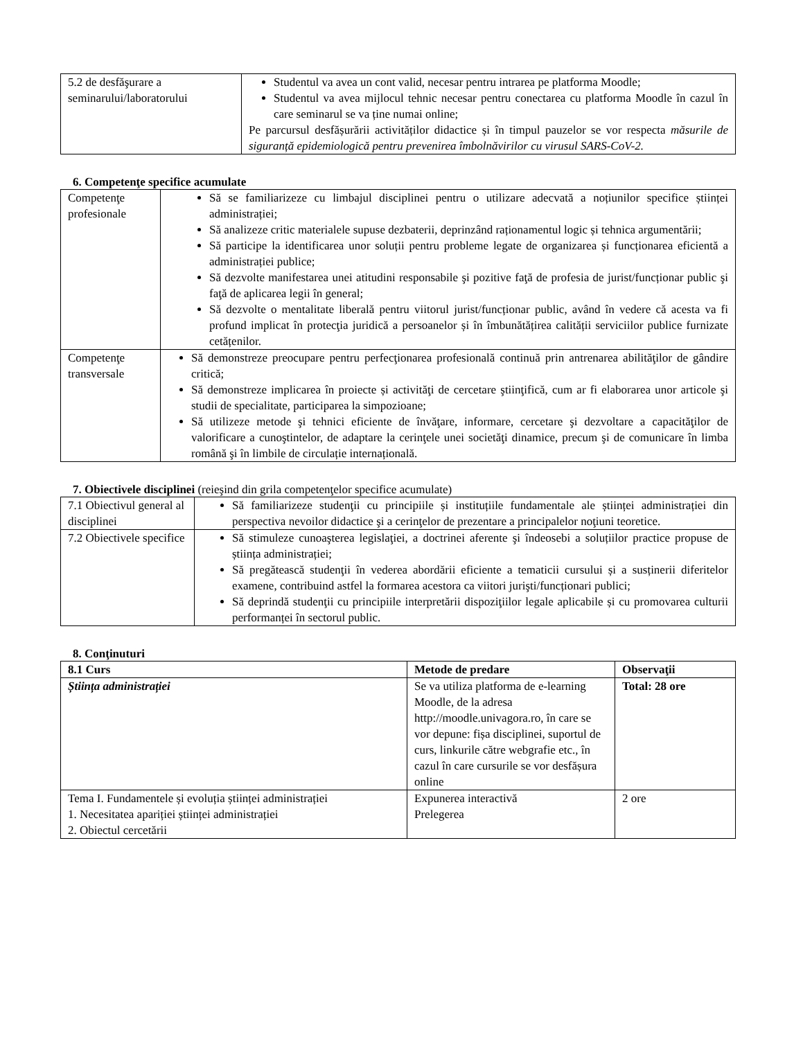| 5.2 de desfăşurare a seminarului/laboratorului | Studentul va avea un cont valid, necesar pentru intrarea pe platforma Moodle; Studentul va avea mijlocul tehnic necesar pentru conectarea cu platforma Moodle în cazul în care seminarul se va ține numai online; Pe parcursul desfășurării activităților didactice și în timpul pauzelor se vor respecta măsurile de siguranță epidemiologică pentru prevenirea îmbolnăvirilor cu virusul SARS-CoV-2. |
6. Competenţe specifice acumulate
| Competenţe profesionale | Să se familiarizeze cu limbajul disciplinei pentru o utilizare adecvată a noțiunilor specifice științei administrației; Să analizeze critic materialele supuse dezbaterii, deprinzând raționamentul logic și tehnica argumentării; Să participe la identificarea unor soluții pentru probleme legate de organizarea și funcționarea eficientă a administrației publice; Să dezvolte manifestarea unei atitudini responsabile şi pozitive faţă de profesia de jurist/funcționar public şi faţă de aplicarea legii în general; Să dezvolte o mentalitate liberală pentru viitorul jurist/funcționar public, având în vedere că acesta va fi profund implicat în protecţia juridică a persoanelor și în îmbunătățirea calității serviciilor publice furnizate cetățenilor. |
| Competenţe transversale | Să demonstreze preocupare pentru perfecţionarea profesională continuă prin antrenarea abilităţilor de gândire critică; Să demonstreze implicarea în proiecte și activităţi de cercetare ştiinţifică, cum ar fi elaborarea unor articole şi studii de specialitate, participarea la simpozioane; Să utilizeze metode şi tehnici eficiente de învăţare, informare, cercetare şi dezvoltare a capacităţilor de valorificare a cunoştintelor, de adaptare la cerinţele unei societăţi dinamice, precum şi de comunicare în limba română şi în limbile de circulație internațională. |
7. Obiectivele disciplinei (reieşind din grila competenţelor specifice acumulate)
| 7.1 Obiectivul general al disciplinei | Să familiarizeze studenţii cu principiile și instituțiile fundamentale ale științei administrației din perspectiva nevoilor didactice şi a cerinţelor de prezentare a principalelor noţiuni teoretice. |
| 7.2 Obiectivele specifice | Să stimuleze cunoaşterea legislaţiei, a doctrinei aferente şi îndeosebi a soluțiilor practice propuse de știința administrației; Să pregătească studenţii în vederea abordării eficiente a tematicii cursului și a susținerii diferitelor examene, contribuind astfel la formarea acestora ca viitori jurişti/funcționari publici; Să deprindă studenţii cu principiile interpretării dispoziţiilor legale aplicabile și cu promovarea culturii performanței în sectorul public. |
8. Conţinuturi
| 8.1 Curs | Metode de predare | Observaţii |
| --- | --- | --- |
| Știința administrației | Se va utiliza platforma de e-learning Moodle, de la adresa http://moodle.univagora.ro, în care se vor depune: fișa disciplinei, suportul de curs, linkurile către webgrafie etc., în cazul în care cursurile se vor desfășura online | Total: 28 ore |
| Tema I. Fundamentele și evoluția științei administrației 1. Necesitatea apariției științei administrației 2. Obiectul cercetării | Expunerea interactivă Prelegerea | 2 ore |